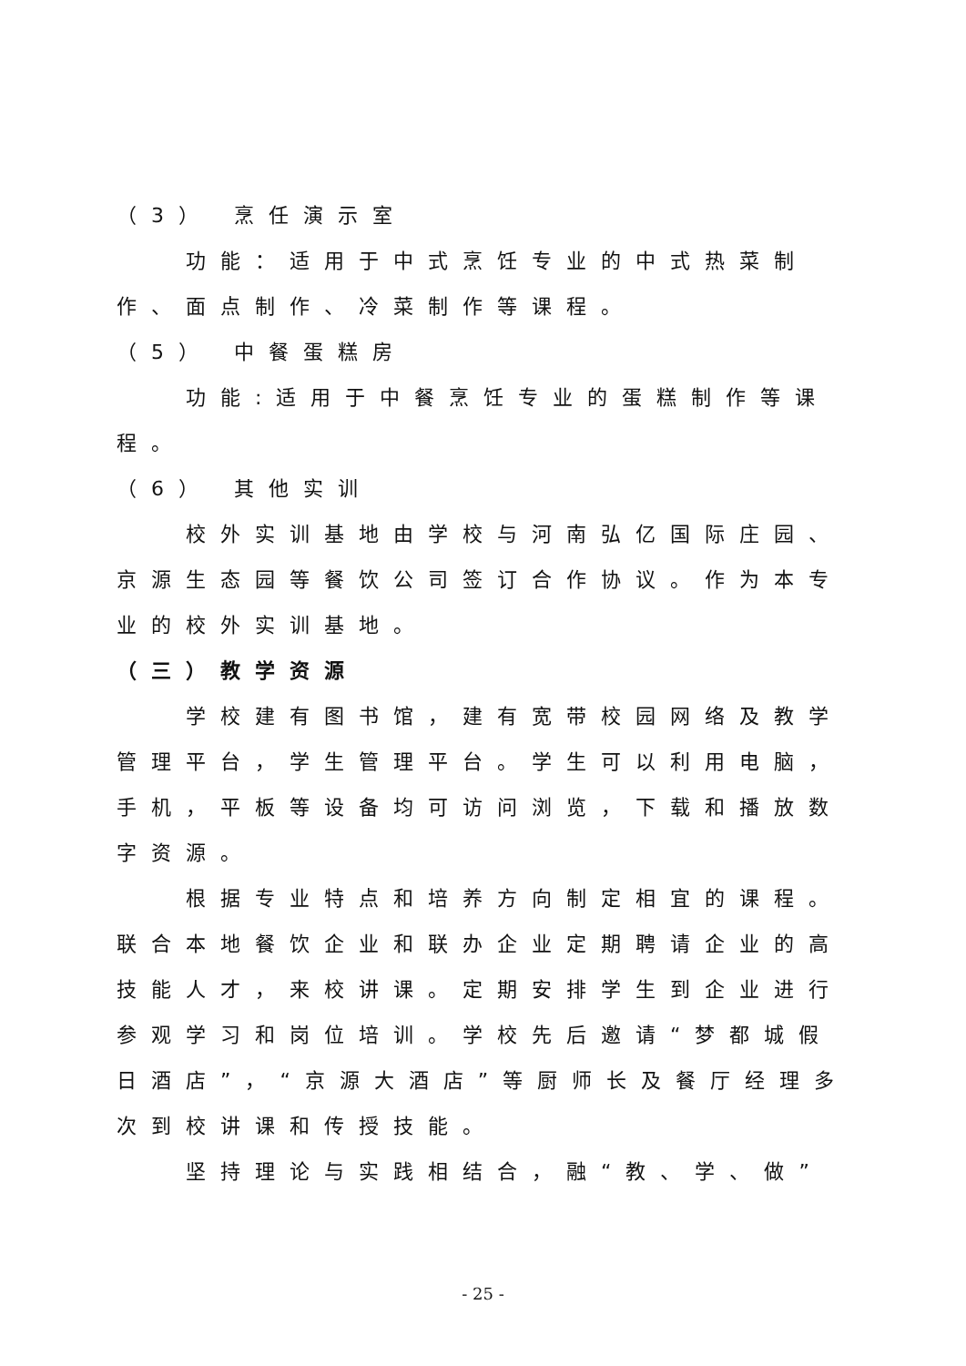（3） 烹任演示室
功能：适用于中式烹饪专业的中式热菜制作、面点制作、冷菜制作等课程。
（5） 中餐蛋糕房
功能:适用于中餐烹饪专业的蛋糕制作等课程。
（6） 其他实训
校外实训基地由学校与河南弘亿国际庄园、京源生态园等餐饮公司签订合作协议。作为本专业的校外实训基地。
（三）教学资源
学校建有图书馆，建有宽带校园网络及教学管理平台，学生管理平台。学生可以利用电脑，手机，平板等设备均可访问浏览，下载和播放数字资源。
根据专业特点和培养方向制定相宜的课程。联合本地餐饮企业和联办企业定期聘请企业的高技能人才，来校讲课。定期安排学生到企业进行参观学习和岗位培训。学校先后邀请“梦都城假日酒店”，“京源大酒店”等厨师长及餐厅经理多次到校讲课和传授技能。
坚持理论与实践相结合，融“教、学、做”
- 25 -